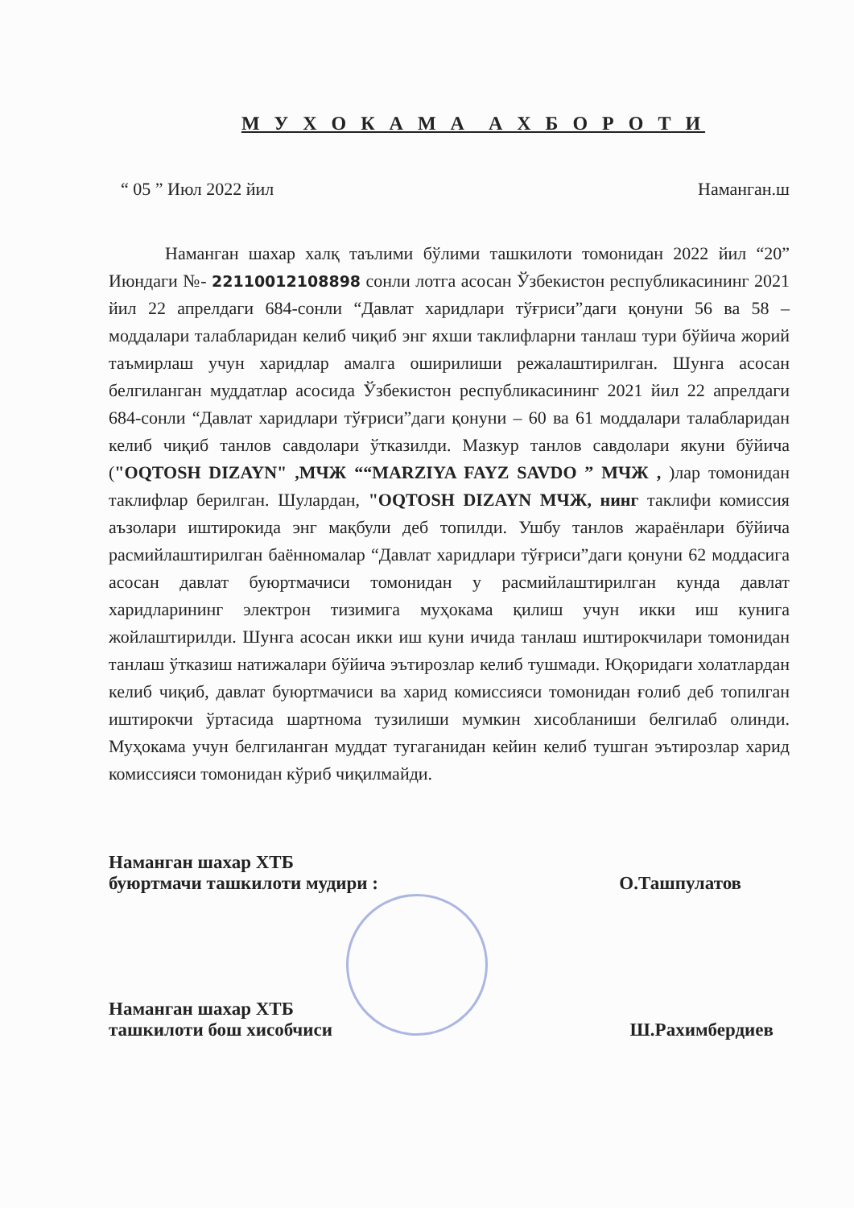М У Х О К А М А А Х Б О Р О Т И
“ 05 ” Июл 2022 йил Наманган.ш
Наманган шахар халқ таълими бўлими ташкилоти томонидан 2022 йил “20” Июндаги №- 22110012108898 сонли лотга асосан Ўзбекистон республикасининг 2021 йил 22 апрелдаги 684-сонли “Давлат харидлари тўғриси”даги қонуни 56 ва 58 – моддалари талабларидан келиб чиқиб энг яхши таклифларни танлаш тури бўйича жорий таъмирлаш учун харидлар амалга оширилиши режалаштирилган. Шунга асосан белгиланган муддатлар асосида Ўзбекистон республикасининг 2021 йил 22 апрелдаги 684-сонли “Давлат харидлари тўғриси”даги қонуни – 60 ва 61 моддалари талабларидан келиб чиқиб танлов савдолари ўтказилди. Мазкур танлов савдолари якуни бўйича ("OQTOSH DIZAYN" ,МЧЖ ““MARZIYA FAYZ SAVDO ” МЧЖ , )лар томонидан таклифлар берилган. Шулардан, "OQTOSH DIZAYN МЧЖ, нинг таклифи комиссия аъзолари иштирокида энг мақбули деб топилди. Ушбу танлов жараёнлари бўйича расмийлаштирилган баённомалар “Давлат харидлари тўғриси”даги қонуни 62 моддасига асосан давлат буюртмачиси томонидан у расмийлаштирилган кунда давлат харидларининг электрон тизимига муҳокама қилиш учун икки иш кунига жойлаштирилди. Шунга асосан икки иш куни ичида танлаш иштирокчилари томонидан танлаш ўтказиш натижалари бўйича эътирозлар келиб тушмади. Юқоридаги холатлардан келиб чиқиб, давлат буюртмачиси ва харид комиссияси томонидан ғолиб деб топилган иштирокчи ўртасида шартнома тузилиши мумкин хисобланиши белгилаб олинди. Муҳокама учун белгиланган муддат тугаганидан кейин келиб тушган эътирозлар харид комиссияси томонидан кўриб чиқилмайди.
Наманган шахар ХТБ
буюртмачи ташкилоти мудири :
О.Ташпулатов
Наманган шахар ХТБ
ташкилоти бош хисобчиси
Ш.Рахимбердиев